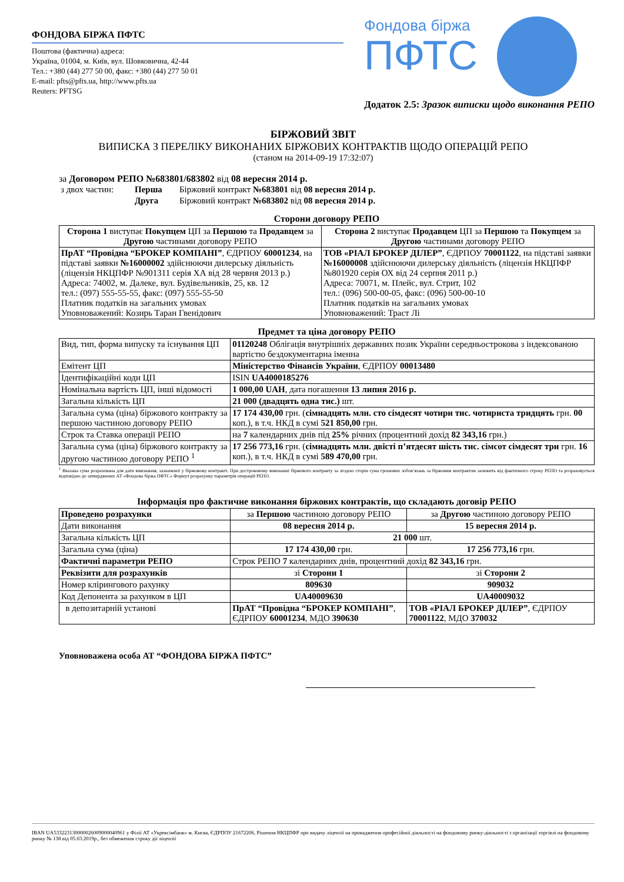ФОНДОВА БІРЖА ПФТС
Поштова (фактична) адреса:
Україна, 01004, м. Київ, вул. Шовковична, 42-44
Тел.: +380 (44) 277 50 00, факс: +380 (44) 277 50 01
E-mail: pfts@pfts.ua, http://www.pfts.ua
Reuters: PFTSG
Фондова біржа
ПФТС
Додаток 2.5: Зразок виписки щодо виконання РЕПО
БІРЖОВИЙ ЗВІТ
ВИПИСКА З ПЕРЕЛІКУ ВИКОНАНИХ БІРЖОВИХ КОНТРАКТІВ ЩОДО ОПЕРАЦІЙ РЕПО
(станом на 2014-09-19 17:32:07)
за Договором РЕПО №683801/683802 від 08 вересня 2014 р.
| з двох частин: | Перша | Біржовий контракт №683801 від 08 вересня 2014 р. |
| | Друга | Біржовий контракт №683802 від 08 вересня 2014 р. |
Сторони договору РЕПО
| Сторона 1 виступає Покупцем ЦП за Першою та Продавцем за Другою частинами договору РЕПО | Сторона 2 виступає Продавцем ЦП за Першою та Покупцем за Другою частинами договору РЕПО |
| --- | --- |
| ПрАТ “Провідна “БРОКЕР КОМПАНІ” , ЄДРПОУ 60001234 , на підставі заявки №16000002 здійснюючи дилерську діяльність (ліцензія НКЦПФР №901311 серія ХА від 28 червня 2013 р.) Адреса: 74002, м. Далеке, вул. Будівельників, 25, кв. 12 тел.: (097) 555-55-55, факс: (097) 555-55-50 Платник податків на загальних умовах Уповноважений: Козирь Таран Гвенідович | ТОВ «РІАЛ БРОКЕР ДІЛЕР” , ЄДРПОУ 70001122 , на підставі заявки №16000008 здійснюючи дилерську діяльність (ліцензія НКЦПФР №801920 серія ОХ від 24 серпня 2011 р.) Адреса: 70071, м. Плейс, вул. Стрит, 102 тел.: (096) 500-00-05, факс: (096) 500-00-10 Платник податків на загальних умовах Уповноважений: Траст Лі |
Предмет та ціна договору РЕПО
| Вид, тип, форма випуску та існування ЦП | 01120248 Облігація внутрішніх державних позик України середньострокова з індексованою вартістю бездокументарна іменна |
| Емітент ЦП | Міністерство Фінансів України , ЄДРПОУ 00013480 |
| Ідентифікаційні коди ЦП | ISIN UA4000185276 |
| Номінальна вартість ЦП, інші відомості | 1 000,00 UAH , дата погашення 13 липня 2016 р. |
| Загальна кількість ЦП | 21 000 (двадцять одна тис.) шт. |
| Загальна сума (ціна) біржового контракту за першою частиною договору РЕПО | 17 174 430,00 грн. ( сімнадцять млн. сто сімдесят чотири тис. чотириста тридцять грн. 00 коп.), в т.ч. НКД в сумі 521 850,00 грн. |
| Строк та Ставка операції РЕПО | на 7 календарних днів під 25% річних (процентний дохід 82 343,16 грн.) |
| Загальна сума (ціна) біржового контракту за другою частиною договору РЕПО <sup>1</sup> | 17 256 773,16 грн. ( сімнадцять млн. двісті п’ятдесят шість тис. сімсот сімдесят три грн. 16 коп.), в т.ч. НКД в сумі 589 470,00 грн. |
<sup>1</sup> Вказана сума розрахована для дати виконання, зазначеної у біржовому контракті. При достроковому виконанні біржового контракту за згодою сторін сума грошових зобов’язань за біржовим контрактом залежить від фактичного строку РЕПО та розраховується відповідно до затверджених АТ «Фондова біржа ПФТС» Формул розрахунку параметрів операцій РЕПО.
Інформація про фактичне виконання біржових контрактів, що складають договір РЕПО
| Проведено розрахунки | за Першою частиною договору РЕПО | за Другою частиною договору РЕПО |
| Дати виконання | 08 вересня 2014 р. | 15 вересня 2014 р. |
| Загальна кількість ЦП | 21 000 шт. | |
| Загальна сума (ціна) | 17 174 430,00 грн. | 17 256 773,16 грн. |
| Фактичні параметри РЕПО | Строк РЕПО 7 календарних днів, процентний дохід 82 343,16 грн. | |
| Реквізити для розрахунків | зі Сторони 1 | зі Сторони 2 |
| Номер клірингового рахунку | 809630 | 909032 |
| Код Депонента за рахунком в ЦП | UA40009630 | UA40009032 |
| в депозитарній установі | ПрАТ “Провідна “БРОКЕР КОМПАНІ” , ЄДРПОУ 60001234 , МДО 390630 | ТОВ «РІАЛ БРОКЕР ДІЛЕР” , ЄДРПОУ 70001122 , МДО 370032 |
Уповноважена особа АТ “ФОНДОВА БІРЖА ПФТС”
IBAN UA533223130000026009000040961 у Філії АТ «Укрексімбанк» м. Києва, ЄДРПОУ 21672206, Рішення НКЦПФР про видачу ліцензії на провадження професійної діяльності на фондовому ринку-діяльності з організації торгівлі на фондовому ринку № 138 від 05.03.2019р., без обмеження строку дії ліцензії